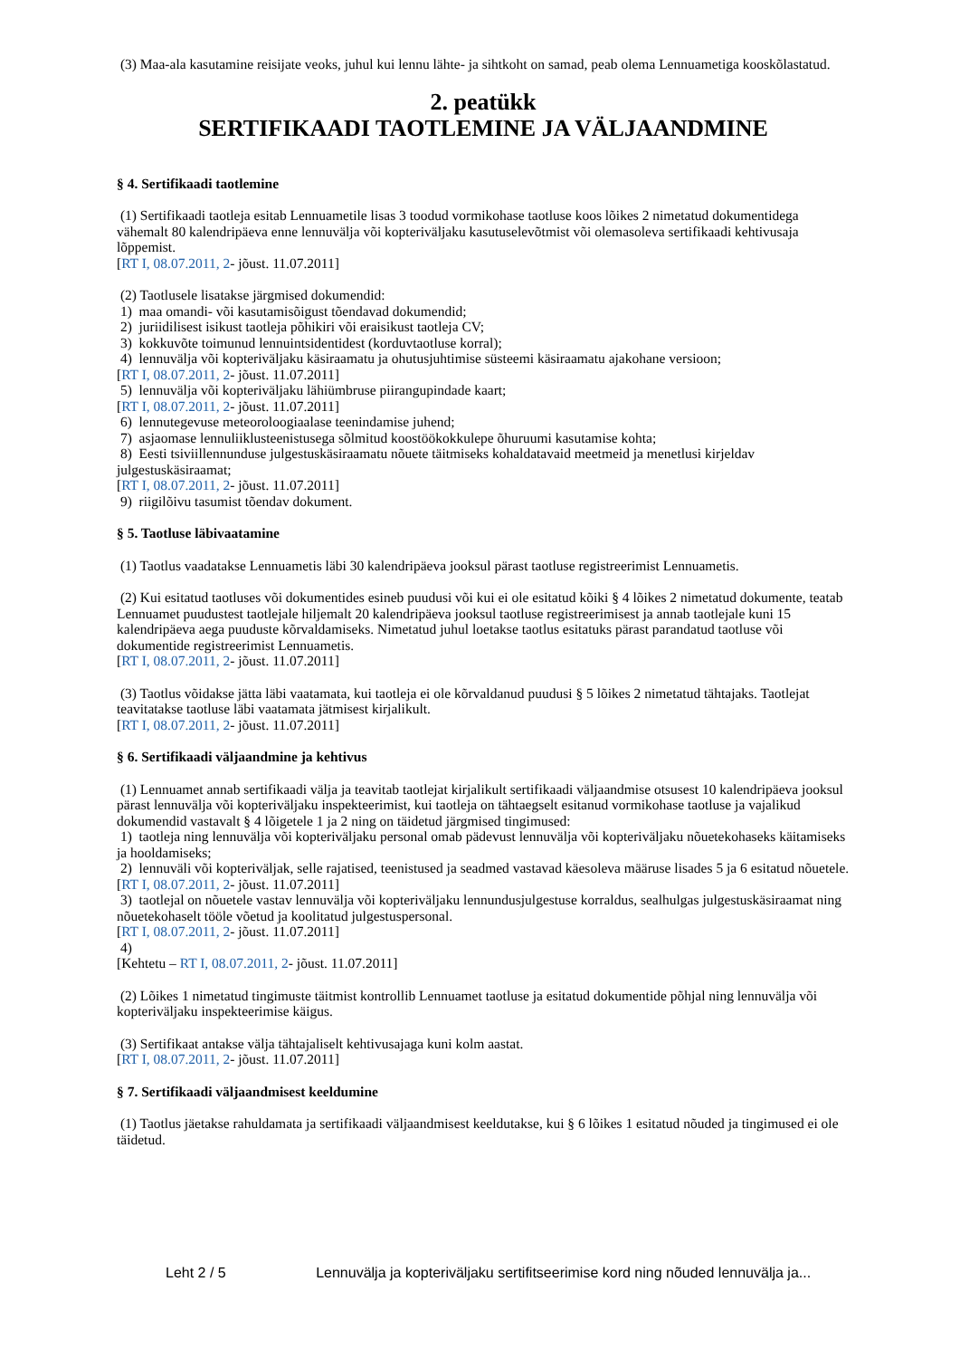(3) Maa-ala kasutamine reisijate veoks, juhul kui lennu lähte- ja sihtkoht on samad, peab olema Lennuametiga kooskõlastatud.
2. peatükk
SERTIFIKAADI TAOTLEMINE JA VÄLJAANDMINE
§ 4. Sertifikaadi taotlemine
(1) Sertifikaadi taotleja esitab Lennuametile lisas 3 toodud vormikohase taotluse koos lõikes 2 nimetatud dokumentidega vähemalt 80 kalendripäeva enne lennuvälja või kopteriväljaku kasutuselevõtmist või olemasoleva sertifikaadi kehtivusaja lõppemist.
[RT I, 08.07.2011, 2- jõust. 11.07.2011]
(2) Taotlusele lisatakse järgmised dokumendid:
1) maa omandi- või kasutamisõigust tõendavad dokumendid;
2) juriidilisest isikust taotleja põhikiri või eraisikust taotleja CV;
3) kokkuvõte toimunud lennuintsidentidest (korduvtaotluse korral);
4) lennuvälja või kopteriväljaku käsiraamatu ja ohutusjuhtimise süsteemi käsiraamatu ajakohane versioon;
[RT I, 08.07.2011, 2- jõust. 11.07.2011]
5) lennuvälja või kopteriväljaku lähiümbruse piirangupindade kaart;
[RT I, 08.07.2011, 2- jõust. 11.07.2011]
6) lennutegevuse meteoroloogiaalase teenindamise juhend;
7) asjaomase lennuliiklusteenistusega sõlmitud koostöökokkulepe õhuruumi kasutamise kohta;
8) Eesti tsiviillennunduse julgestuskäsiraamatu nõuete täitmiseks kohaldatavaid meetmeid ja menetlusi kirjeldav julgestuskäsiraamat;
[RT I, 08.07.2011, 2- jõust. 11.07.2011]
9) riigilõivu tasumist tõendav dokument.
§ 5. Taotluse läbivaatamine
(1) Taotlus vaadatakse Lennuametis läbi 30 kalendripäeva jooksul pärast taotluse registreerimist Lennuametis.
(2) Kui esitatud taotluses või dokumentides esineb puudusi või kui ei ole esitatud kõiki § 4 lõikes 2 nimetatud dokumente, teatab Lennuamet puudustest taotlejale hiljemalt 20 kalendripäeva jooksul taotluse registreerimisest ja annab taotlejale kuni 15 kalendripäeva aega puuduste kõrvaldamiseks. Nimetatud juhul loetakse taotlus esitatuks pärast parandatud taotluse või dokumentide registreerimist Lennuametis.
[RT I, 08.07.2011, 2- jõust. 11.07.2011]
(3) Taotlus võidakse jätta läbi vaatamata, kui taotleja ei ole kõrvaldanud puudusi § 5 lõikes 2 nimetatud tähtajaks. Taotlejat teavitatakse taotluse läbi vaatamata jätmisest kirjalikult.
[RT I, 08.07.2011, 2- jõust. 11.07.2011]
§ 6. Sertifikaadi väljaandmine ja kehtivus
(1) Lennuamet annab sertifikaadi välja ja teavitab taotlejat kirjalikult sertifikaadi väljaandmise otsusest 10 kalendripäeva jooksul pärast lennuvälja või kopteriväljaku inspekteerimist, kui taotleja on tähtaegselt esitanud vormikohase taotluse ja vajalikud dokumendid vastavalt § 4 lõigetele 1 ja 2 ning on täidetud järgmised tingimused:
1) taotleja ning lennuvälja või kopteriväljaku personal omab pädevust lennuvälja või kopteriväljaku nõuetekohaseks käitamiseks ja hooldamiseks;
2) lennuväli või kopteriväljak, selle rajatised, teenistused ja seadmed vastavad käesoleva määruse lisades 5 ja 6 esitatud nõuetele.
[RT I, 08.07.2011, 2- jõust. 11.07.2011]
3) taotlejal on nõuetele vastav lennuvälja või kopteriväljaku lennundusjulgestuse korraldus, sealhulgas julgestuskäsiraamat ning nõuetekohaselt tööle võetud ja koolitatud julgestuspersonal.
[RT I, 08.07.2011, 2- jõust. 11.07.2011]
4)
[Kehtetu – RT I, 08.07.2011, 2- jõust. 11.07.2011]
(2) Lõikes 1 nimetatud tingimuste täitmist kontrollib Lennuamet taotluse ja esitatud dokumentide põhjal ning lennuvälja või kopteriväljaku inspekteerimise käigus.
(3) Sertifikaat antakse välja tähtajaliselt kehtivusajaga kuni kolm aastat.
[RT I, 08.07.2011, 2- jõust. 11.07.2011]
§ 7. Sertifikaadi väljaandmisest keeldumine
(1) Taotlus jäetakse rahuldamata ja sertifikaadi väljaandmisest keeldutakse, kui § 6 lõikes 1 esitatud nõuded ja tingimused ei ole täidetud.
Leht 2 / 5 Lennuvälja ja kopteriväljaku sertifitseerimise kord ning nõuded lennuvälja ja...